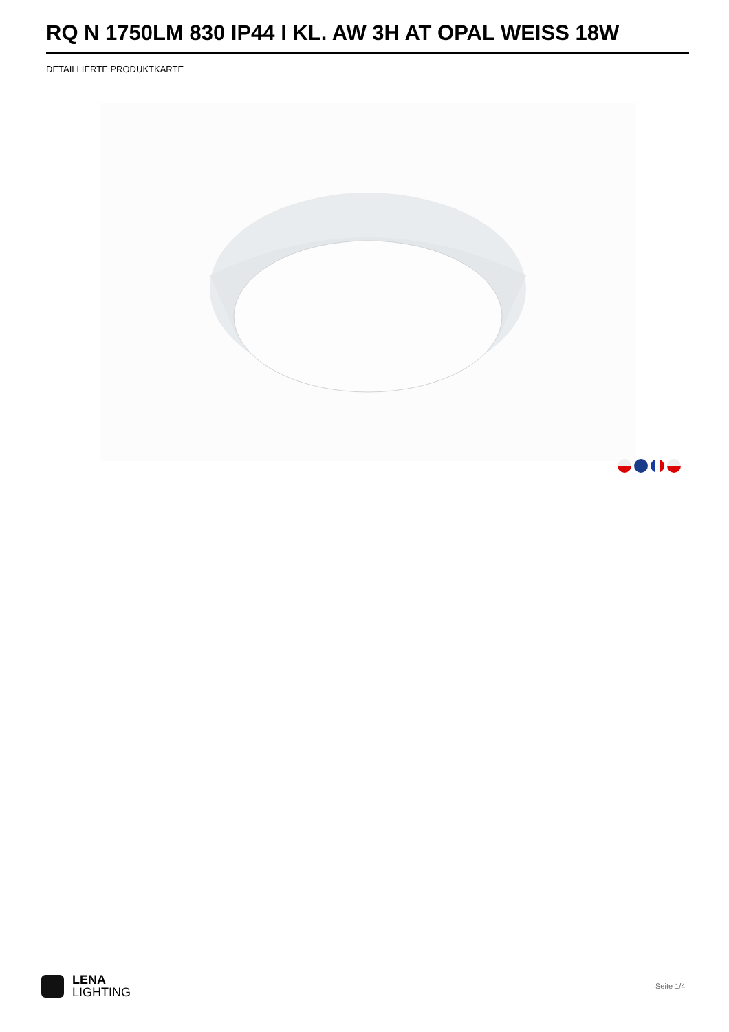RQ N 1750LM 830 IP44 I KL. AW 3H AT OPAL WEISS 18W
DETAILLIERTE PRODUKTKARTE
LENA
LIGHTING
Seite 1/4